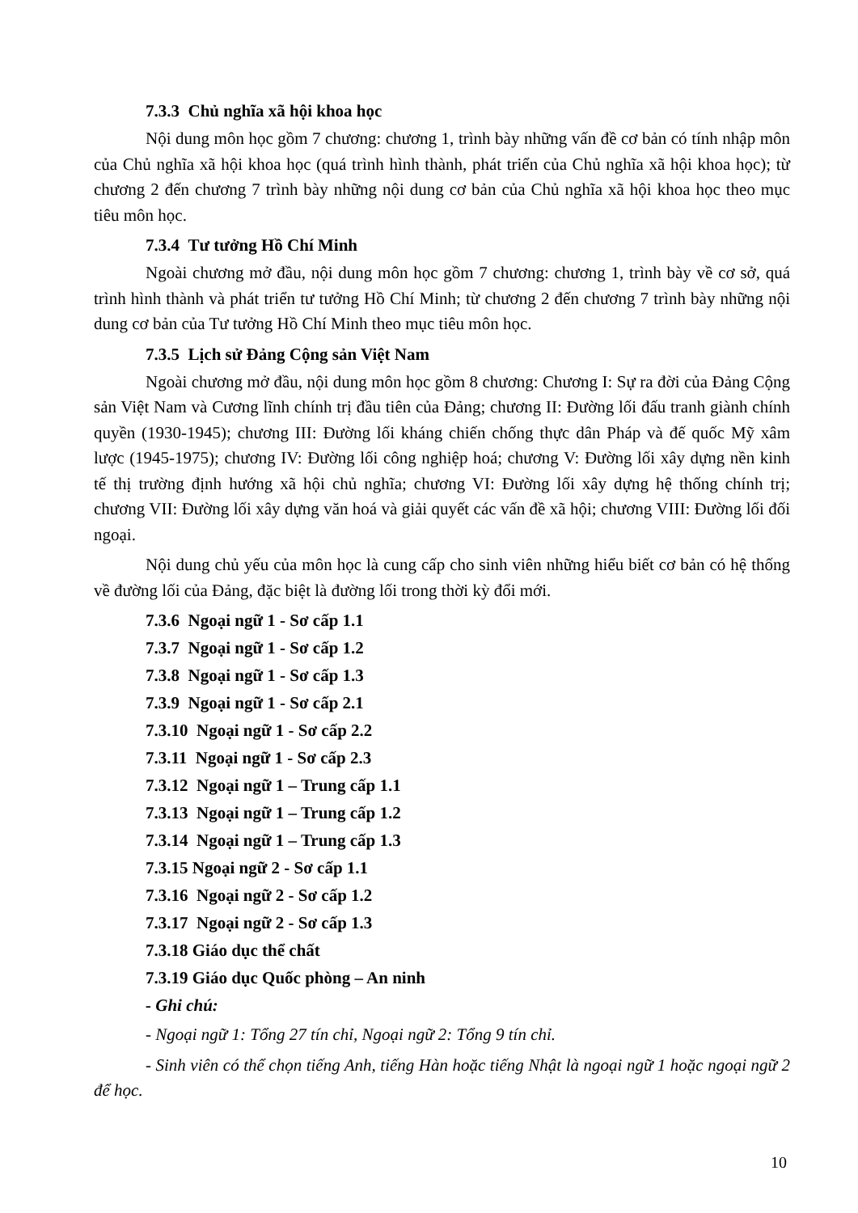7.3.3 Chủ nghĩa xã hội khoa học
Nội dung môn học gồm 7 chương: chương 1, trình bày những vấn đề cơ bản có tính nhập môn của Chủ nghĩa xã hội khoa học (quá trình hình thành, phát triển của Chủ nghĩa xã hội khoa học); từ chương 2 đến chương 7 trình bày những nội dung cơ bản của Chủ nghĩa xã hội khoa học theo mục tiêu môn học.
7.3.4 Tư tưởng Hồ Chí Minh
Ngoài chương mở đầu, nội dung môn học gồm 7 chương: chương 1, trình bày về cơ sở, quá trình hình thành và phát triển tư tưởng Hồ Chí Minh; từ chương 2 đến chương 7 trình bày những nội dung cơ bản của Tư tưởng Hồ Chí Minh theo mục tiêu môn học.
7.3.5 Lịch sử Đảng Cộng sản Việt Nam
Ngoài chương mở đầu, nội dung môn học gồm 8 chương: Chương I: Sự ra đời của Đảng Cộng sản Việt Nam và Cương lĩnh chính trị đầu tiên của Đảng; chương II: Đường lối đấu tranh giành chính quyền (1930-1945); chương III: Đường lối kháng chiến chống thực dân Pháp và đế quốc Mỹ xâm lược (1945-1975); chương IV: Đường lối công nghiệp hoá; chương V: Đường lối xây dựng nền kinh tế thị trường định hướng xã hội chủ nghĩa; chương VI: Đường lối xây dựng hệ thống chính trị; chương VII: Đường lối xây dựng văn hoá và giải quyết các vấn đề xã hội; chương VIII: Đường lối đối ngoại.
Nội dung chủ yếu của môn học là cung cấp cho sinh viên những hiểu biết cơ bản có hệ thống về đường lối của Đảng, đặc biệt là đường lối trong thời kỳ đổi mới.
7.3.6 Ngoại ngữ 1 - Sơ cấp 1.1
7.3.7 Ngoại ngữ 1 - Sơ cấp 1.2
7.3.8 Ngoại ngữ 1 - Sơ cấp 1.3
7.3.9 Ngoại ngữ 1 - Sơ cấp 2.1
7.3.10 Ngoại ngữ 1 - Sơ cấp 2.2
7.3.11 Ngoại ngữ 1 - Sơ cấp 2.3
7.3.12 Ngoại ngữ 1 – Trung cấp 1.1
7.3.13 Ngoại ngữ 1 – Trung cấp 1.2
7.3.14 Ngoại ngữ 1 – Trung cấp 1.3
7.3.15 Ngoại ngữ 2 - Sơ cấp 1.1
7.3.16 Ngoại ngữ 2 - Sơ cấp 1.2
7.3.17 Ngoại ngữ 2 - Sơ cấp 1.3
7.3.18 Giáo dục thể chất
7.3.19 Giáo dục Quốc phòng – An ninh
- Ghi chú:
- Ngoại ngữ 1: Tổng 27 tín chỉ, Ngoại ngữ 2: Tổng 9 tín chỉ.
- Sinh viên có thể chọn tiếng Anh, tiếng Hàn hoặc tiếng Nhật là ngoại ngữ 1 hoặc ngoại ngữ 2 để học.
10